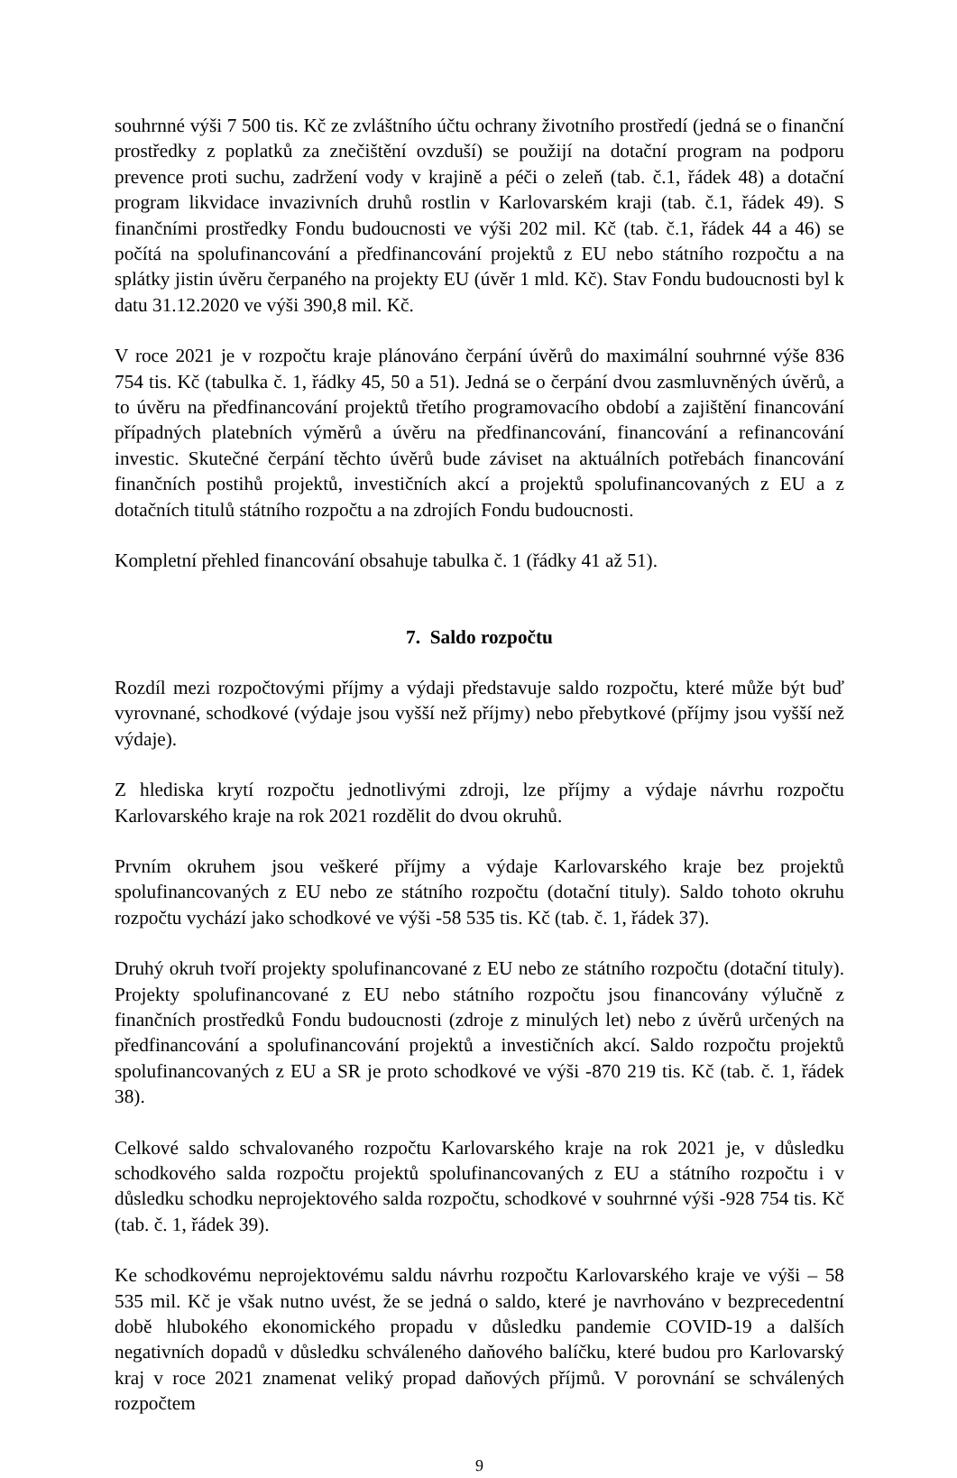souhrnné výši 7 500 tis. Kč ze zvláštního účtu ochrany životního prostředí (jedná se o finanční prostředky z poplatků za znečištění ovzduší) se použijí na dotační program na podporu prevence proti suchu, zadržení vody v krajině a péči o zeleň (tab. č.1, řádek 48) a dotační program likvidace invazivních druhů rostlin v Karlovarském kraji (tab. č.1, řádek 49). S finančními prostředky Fondu budoucnosti ve výši 202 mil. Kč (tab. č.1, řádek 44 a 46) se počítá na spolufinancování a předfinancování projektů z EU nebo státního rozpočtu a na splátky jistin úvěru čerpaného na projekty EU (úvěr 1 mld. Kč). Stav Fondu budoucnosti byl k datu 31.12.2020 ve výši 390,8 mil. Kč.
V roce 2021 je v rozpočtu kraje plánováno čerpání úvěrů do maximální souhrnné výše 836 754 tis. Kč (tabulka č. 1, řádky 45, 50 a 51). Jedná se o čerpání dvou zasmluvněných úvěrů, a to úvěru na předfinancování projektů třetího programovacího období a zajištění financování případných platebních výměrů a úvěru na předfinancování, financování a refinancování investic. Skutečné čerpání těchto úvěrů bude záviset na aktuálních potřebách financování finančních postihů projektů, investičních akcí a projektů spolufinancovaných z EU a z dotačních titulů státního rozpočtu a na zdrojích Fondu budoucnosti.
Kompletní přehled financování obsahuje tabulka č. 1 (řádky 41 až 51).
7. Saldo rozpočtu
Rozdíl mezi rozpočtovými příjmy a výdaji představuje saldo rozpočtu, které může být buď vyrovnané, schodkové (výdaje jsou vyšší než příjmy) nebo přebytkové (příjmy jsou vyšší než výdaje).
Z hlediska krytí rozpočtu jednotlivými zdroji, lze příjmy a výdaje návrhu rozpočtu Karlovarského kraje na rok 2021 rozdělit do dvou okruhů.
Prvním okruhem jsou veškeré příjmy a výdaje Karlovarského kraje bez projektů spolufinancovaných z EU nebo ze státního rozpočtu (dotační tituly). Saldo tohoto okruhu rozpočtu vychází jako schodkové ve výši -58 535 tis. Kč (tab. č. 1, řádek 37).
Druhý okruh tvoří projekty spolufinancované z EU nebo ze státního rozpočtu (dotační tituly). Projekty spolufinancované z EU nebo státního rozpočtu jsou financovány výlučně z finančních prostředků Fondu budoucnosti (zdroje z minulých let) nebo z úvěrů určených na předfinancování a spolufinancování projektů a investičních akcí. Saldo rozpočtu projektů spolufinancovaných z EU a SR je proto schodkové ve výši -870 219 tis. Kč (tab. č. 1, řádek 38).
Celkové saldo schvalovaného rozpočtu Karlovarského kraje na rok 2021 je, v důsledku schodkového salda rozpočtu projektů spolufinancovaných z EU a státního rozpočtu i v důsledku schodku neprojektového salda rozpočtu, schodkové v souhrnné výši -928 754 tis. Kč (tab. č. 1, řádek 39).
Ke schodkovému neprojektovému saldu návrhu rozpočtu Karlovarského kraje ve výši – 58 535 mil. Kč je však nutno uvést, že se jedná o saldo, které je navrhováno v bezprecedentní době hlubokého ekonomického propadu v důsledku pandemie COVID-19 a dalších negativních dopadů v důsledku schváleného daňového balíčku, které budou pro Karlovarský kraj v roce 2021 znamenat veliký propad daňových příjmů. V porovnání se schválených rozpočtem
9